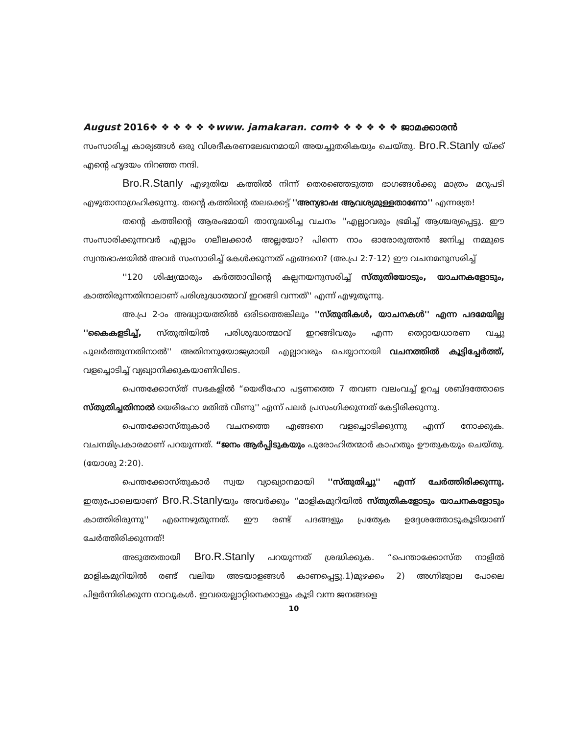August 2016❖ ❖ ❖ ❖ ❖ ❖www. jamakaran. com❖ ❖ ❖ ❖ ❖ ❖ ജാമക്കാരൻ
സംസാരിച്ച കാര്യങ്ങൾ ഒരു വിശദീകരണലേഖനമായി അയച്ചുതരികയും ചെയ്തു. Bro.R.Stanly യ്ക്ക് എന്റെ ഹൃദയം നിറഞ്ഞ നന്ദി.
Bro.R.Stanly എഴുതിയ കത്തിൽ നിന്ന് തെരഞ്ഞെടുത്ത ഭാഗങ്ങൾക്കു മാത്രം മറുപടി എഴുതാനാഗ്രഹിക്കുന്നു. തന്റെ കത്തിന്റെ തലക്കെട്ട് ''അന്യഭാഷ ആവശ്യമുള്ളതാണോ'' എന്നത്രേ!
തന്റെ കത്തിന്റെ ആരംഭമായി താനുദ്ധരിച്ച വചനം ''എല്ലാവരും ഭ്രമിച്ച് ആശ്ചര്യപ്പെട്ടു. ഈ സംസാരിക്കുന്നവർ എല്ലാം ഗലീലക്കാർ അല്ലയോ? പിന്നെ നാം ഓരോരുത്തൻ ജനിച്ച നമ്മുടെ സ്വന്തഭാഷയിൽ അവർ സംസാരിച്ച് കേൾക്കുന്നത് എങ്ങനെ? (അ.പ്ര 2:7-12) ഈ വചനമനുസരിച്ച്
''120 ശിഷ്യന്മാരും കർത്താവിന്റെ കല്പനയനുസരിച്ച് സ്തുതിയോടും, യാചനകളോടും, കാത്തിരുന്നതിനാലാണ് പരിശുദ്ധാത്മാവ് ഇറങ്ങി വന്നത്'' എന്ന് എഴുതുന്നു.
അ.പ്ര 2-ാം അദ്ധ്യായത്തിൽ ഒരിടത്തെങ്കിലും ''സ്തുതികൾ, യാചനകൾ'' എന്ന പദമേയില്ല ''കൈകളടിച്ച്, സ്തുതിയിൽ പരിശുദ്ധാത്മാവ് ഇറങ്ങിവരും എന്ന തെറ്റായധാരണ വച്ചു പുലർത്തുന്നതിനാൽ'' അതിനനുയോജ്യമായി എല്ലാവരും ചെയ്യാനായി വചനത്തിൽ കൂട്ടിച്ചേർത്ത്, വളച്ചൊടിച്ച് വ്യഖ്യാനിക്കുകയാണിവിടെ.
പെന്തക്കോസ്ത് സഭകളിൽ “യെരീഹോ പട്ടണത്തെ 7 തവണ വലംവച്ച് ഉറച്ച ശബ്ദത്തോടെ സ്തുതിച്ചതിനാൽ യെരീഹോ മതിൽ വീണു'' എന്ന് പലർ പ്രസംഗിക്കുന്നത് കേട്ടിരിക്കുന്നു.
പെന്തക്കോസ്തുകാർ വചനത്തെ എങ്ങനെ വളച്ചൊടിക്കുന്നു എന്ന് നോക്കുക. വചനമിപ്രകാരമാണ് പറയുന്നത്. “ജനം ആർപ്പിടുകയും പുരോഹിതന്മാർ കാഹതും ഊതുകയും ചെയ്തു. (യോശു 2:20).
പെന്തക്കോസ്തുകാർ സ്വയ വ്യാഖ്യാനമായി ''സ്തുതിച്ചു'' എന്ന് ചേർത്തിരിക്കുന്നു. ഇതുപോലെയാണ് Bro.R.Stanlyയും അവർക്കും “മാളികമുറിയിൽ സ്തുതികളോടും യാചനകളോടും കാത്തിരിരുന്നു'' എന്നെഴുതുന്നത്. ഈ രണ്ട് പദങ്ങളും പ്രത്യേക ഉദ്ദേശത്തോടുകൂടിയാണ് ചേർത്തിരിക്കുന്നത്!
അടുത്തതായി Bro.R.Stanly പറയുന്നത് ശ്രദ്ധിക്കുക. “പെന്താക്കോസ്ത നാളിൽ മാളികമുറിയിൽ രണ്ട് വലിയ അടയാളങ്ങൾ കാണപ്പെട്ടു.1)മുഴക്കം 2) അഗ്നിജ്വാല പോലെ പിളർന്നിരിക്കുന്ന നാവുകൾ. ഇവയെല്ലാറ്റിനെക്കാളും കൂടി വന്ന ജനങ്ങളെ
10